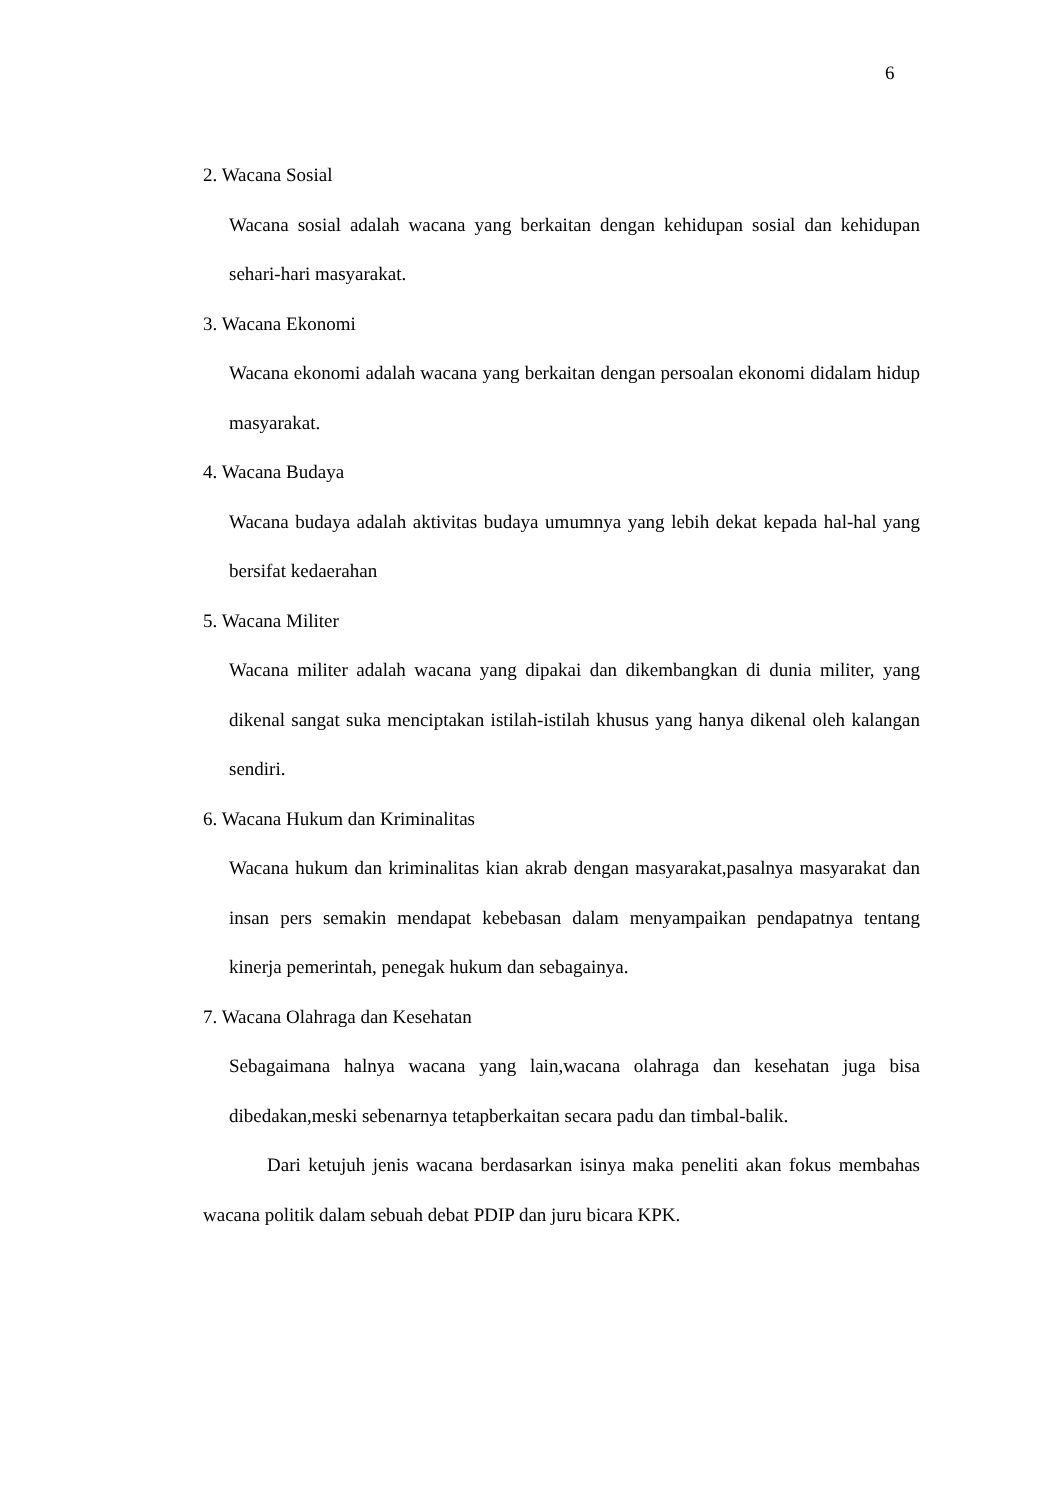6
2. Wacana Sosial
Wacana sosial adalah wacana yang berkaitan dengan kehidupan sosial dan kehidupan sehari-hari masyarakat.
3. Wacana Ekonomi
Wacana ekonomi adalah wacana yang berkaitan dengan persoalan ekonomi didalam hidup masyarakat.
4. Wacana Budaya
Wacana budaya adalah aktivitas budaya umumnya yang lebih dekat kepada hal-hal yang bersifat kedaerahan
5. Wacana Militer
Wacana militer adalah wacana yang dipakai dan dikembangkan di dunia militer, yang dikenal sangat suka menciptakan istilah-istilah khusus yang hanya dikenal oleh kalangan sendiri.
6. Wacana Hukum dan Kriminalitas
Wacana hukum dan kriminalitas kian akrab dengan masyarakat,pasalnya masyarakat dan insan pers semakin mendapat kebebasan dalam menyampaikan pendapatnya tentang kinerja pemerintah, penegak hukum dan sebagainya.
7. Wacana Olahraga dan Kesehatan
Sebagaimana halnya wacana yang lain,wacana olahraga dan kesehatan juga bisa dibedakan,meski sebenarnya tetapberkaitan secara padu dan timbal-balik.
Dari ketujuh jenis wacana berdasarkan isinya maka peneliti akan fokus membahas wacana politik dalam sebuah debat PDIP dan juru bicara KPK.